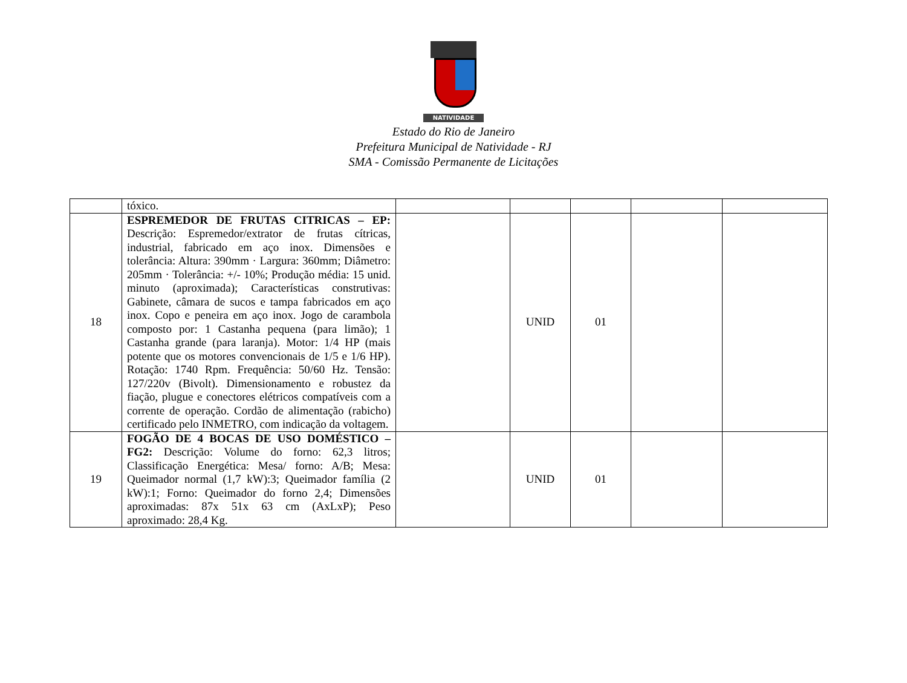NATIVIDADE
Estado do Rio de Janeiro
Prefeitura Municipal de Natividade - RJ
SMA - Comissão Permanente de Licitações
| | tóxico. | | | | | |
| 18 | ESPREMEDOR DE FRUTAS CITRICAS – EP: Descrição: Espremedor/extrator de frutas cítricas, industrial, fabricado em aço inox. Dimensões e tolerância: Altura: 390mm · Largura: 360mm; Diâmetro: 205mm · Tolerância: +/- 10%; Produção média: 15 unid. minuto (aproximada); Características construtivas: Gabinete, câmara de sucos e tampa fabricados em aço inox. Copo e peneira em aço inox. Jogo de carambola composto por: 1 Castanha pequena (para limão); 1 Castanha grande (para laranja). Motor: 1/4 HP (mais potente que os motores convencionais de 1/5 e 1/6 HP). Rotação: 1740 Rpm. Frequência: 50/60 Hz. Tensão: 127/220v (Bivolt). Dimensionamento e robustez da fiação, plugue e conectores elétricos compatíveis com a corrente de operação. Cordão de alimentação (rabicho) certificado pelo INMETRO, com indicação da voltagem. | | UNID | 01 | | |
| 19 | FOGÃO DE 4 BOCAS DE USO DOMÉSTICO – FG2: Descrição: Volume do forno: 62,3 litros; Classificação Energética: Mesa/ forno: A/B; Mesa: Queimador normal (1,7 kW):3; Queimador família (2 kW):1; Forno: Queimador do forno 2,4; Dimensões aproximadas: 87x 51x 63 cm (AxLxP); Peso aproximado: 28,4 Kg. | | UNID | 01 | | |